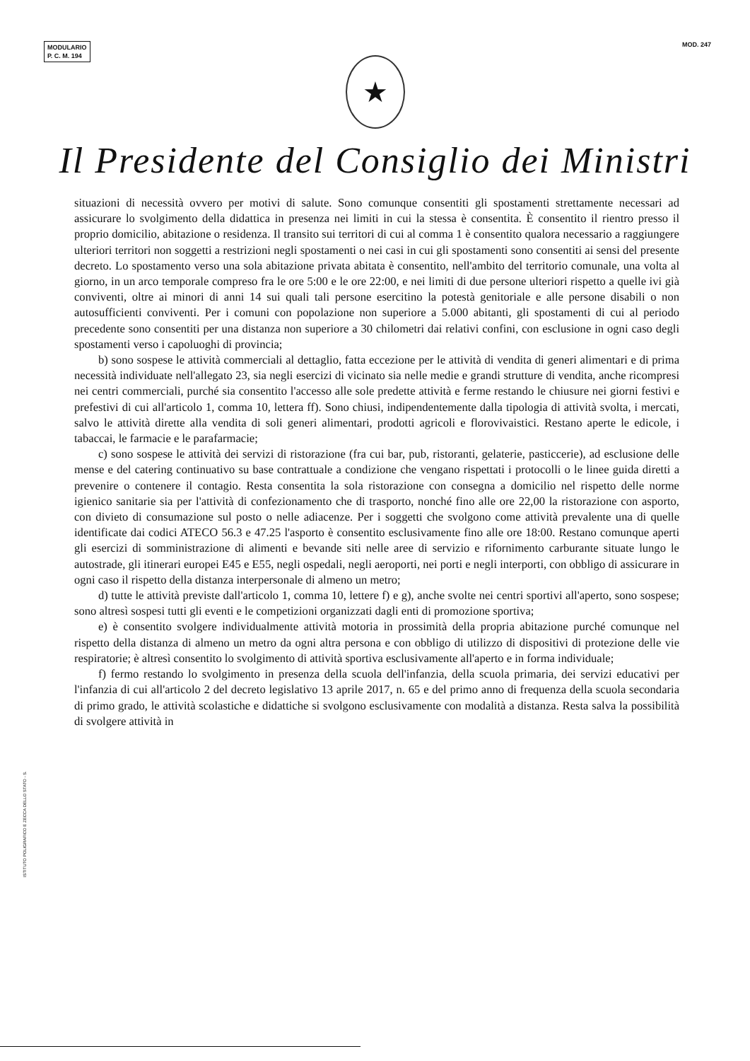MODULARIO
P. C. M. 194
MOD. 247
★
Il Presidente del Consiglio dei Ministri
situazioni di necessità ovvero per motivi di salute. Sono comunque consentiti gli spostamenti strettamente necessari ad assicurare lo svolgimento della didattica in presenza nei limiti in cui la stessa è consentita. È consentito il rientro presso il proprio domicilio, abitazione o residenza. Il transito sui territori di cui al comma 1 è consentito qualora necessario a raggiungere ulteriori territori non soggetti a restrizioni negli spostamenti o nei casi in cui gli spostamenti sono consentiti ai sensi del presente decreto. Lo spostamento verso una sola abitazione privata abitata è consentito, nell'ambito del territorio comunale, una volta al giorno, in un arco temporale compreso fra le ore 5:00 e le ore 22:00, e nei limiti di due persone ulteriori rispetto a quelle ivi già conviventi, oltre ai minori di anni 14 sui quali tali persone esercitino la potestà genitoriale e alle persone disabili o non autosufficienti conviventi. Per i comuni con popolazione non superiore a 5.000 abitanti, gli spostamenti di cui al periodo precedente sono consentiti per una distanza non superiore a 30 chilometri dai relativi confini, con esclusione in ogni caso degli spostamenti verso i capoluoghi di provincia;
b) sono sospese le attività commerciali al dettaglio, fatta eccezione per le attività di vendita di generi alimentari e di prima necessità individuate nell'allegato 23, sia negli esercizi di vicinato sia nelle medie e grandi strutture di vendita, anche ricompresi nei centri commerciali, purché sia consentito l'accesso alle sole predette attività e ferme restando le chiusure nei giorni festivi e prefestivi di cui all'articolo 1, comma 10, lettera ff). Sono chiusi, indipendentemente dalla tipologia di attività svolta, i mercati, salvo le attività dirette alla vendita di soli generi alimentari, prodotti agricoli e florovivaistici. Restano aperte le edicole, i tabaccai, le farmacie e le parafarmacie;
c) sono sospese le attività dei servizi di ristorazione (fra cui bar, pub, ristoranti, gelaterie, pasticcerie), ad esclusione delle mense e del catering continuativo su base contrattuale a condizione che vengano rispettati i protocolli o le linee guida diretti a prevenire o contenere il contagio. Resta consentita la sola ristorazione con consegna a domicilio nel rispetto delle norme igienico sanitarie sia per l'attività di confezionamento che di trasporto, nonché fino alle ore 22,00 la ristorazione con asporto, con divieto di consumazione sul posto o nelle adiacenze. Per i soggetti che svolgono come attività prevalente una di quelle identificate dai codici ATECO 56.3 e 47.25 l'asporto è consentito esclusivamente fino alle ore 18:00. Restano comunque aperti gli esercizi di somministrazione di alimenti e bevande siti nelle aree di servizio e rifornimento carburante situate lungo le autostrade, gli itinerari europei E45 e E55, negli ospedali, negli aeroporti, nei porti e negli interporti, con obbligo di assicurare in ogni caso il rispetto della distanza interpersonale di almeno un metro;
d) tutte le attività previste dall'articolo 1, comma 10, lettere f) e g), anche svolte nei centri sportivi all'aperto, sono sospese; sono altresì sospesi tutti gli eventi e le competizioni organizzati dagli enti di promozione sportiva;
e) è consentito svolgere individualmente attività motoria in prossimità della propria abitazione purché comunque nel rispetto della distanza di almeno un metro da ogni altra persona e con obbligo di utilizzo di dispositivi di protezione delle vie respiratorie; è altresì consentito lo svolgimento di attività sportiva esclusivamente all'aperto e in forma individuale;
f) fermo restando lo svolgimento in presenza della scuola dell'infanzia, della scuola primaria, dei servizi educativi per l'infanzia di cui all'articolo 2 del decreto legislativo 13 aprile 2017, n. 65 e del primo anno di frequenza della scuola secondaria di primo grado, le attività scolastiche e didattiche si svolgono esclusivamente con modalità a distanza. Resta salva la possibilità di svolgere attività in
ISTITUTO POLIGRAFICO E ZECCA DELLO STATO - S.